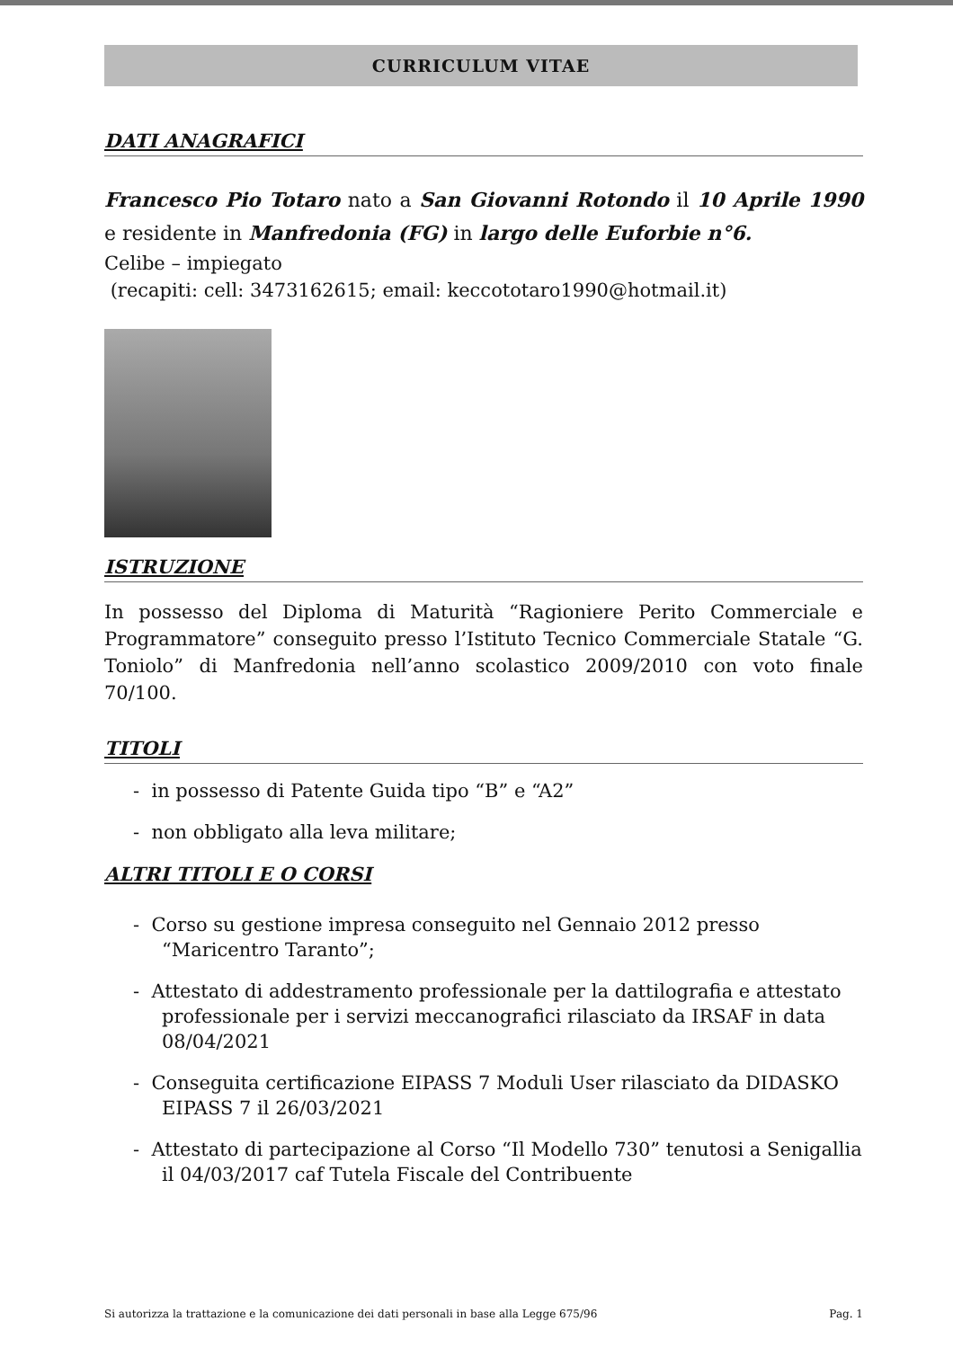CURRICULUM VITAE
DATI ANAGRAFICI
Francesco Pio Totaro nato a San Giovanni Rotondo il 10 Aprile 1990 e residente in Manfredonia (FG) in largo delle Euforbie n°6.
Celibe – impiegato
(recapiti: cell: 3473162615; email: keccototaro1990@hotmail.it)
ISTRUZIONE
In possesso del Diploma di Maturità “Ragioniere Perito Commerciale e Programmatore” conseguito presso l’Istituto Tecnico Commerciale Statale “G. Toniolo” di Manfredonia nell’anno scolastico 2009/2010 con voto finale 70/100.
TITOLI
- in possesso di Patente Guida tipo “B” e “A2”
- non obbligato alla leva militare;
ALTRI TITOLI E O CORSI
- Corso su gestione impresa conseguito nel Gennaio 2012 presso “Maricentro Taranto”;
- Attestato di addestramento professionale per la dattilografia e attestato professionale per i servizi meccanografici rilasciato da IRSAF in data 08/04/2021
- Conseguita certificazione EIPASS 7 Moduli User rilasciato da DIDASKO EIPASS 7 il 26/03/2021
- Attestato di partecipazione al Corso “Il Modello 730” tenutosi a Senigallia il 04/03/2017 caf Tutela Fiscale del Contribuente
Si autorizza la trattazione e la comunicazione dei dati personali in base alla Legge 675/96 Pag. 1